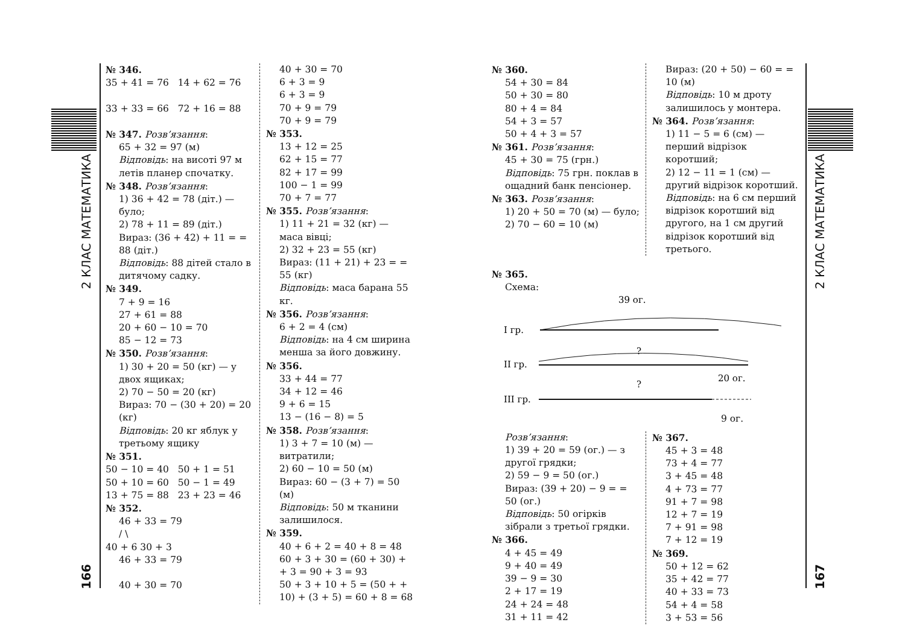2 КЛАС МАТЕМАТИКА
166
№ 346.
35 + 41 = 76 14 + 62 = 76
33 + 33 = 66 72 + 16 = 88
№ 347. Розв’язання:
65 + 32 = 97 (м)
Відповідь: на висоті 97 м летів планер спочатку.
№ 348. Розв’язання:
1) 36 + 42 = 78 (діт.) — було;
2) 78 + 11 = 89 (діт.)
Вираз: (36 + 42) + 11 = = 88 (діт.)
Відповідь: 88 дітей стало в дитячому садку.
№ 349.
7 + 9 = 16
27 + 61 = 88
20 + 60 − 10 = 70
85 − 12 = 73
№ 350. Розв’язання:
1) 30 + 20 = 50 (кг) — у двох ящиках;
2) 70 − 50 = 20 (кг)
Вираз: 70 − (30 + 20) = 20 (кг)
Відповідь: 20 кг яблук у третьому ящику
№ 351.
50 − 10 = 40 50 + 1 = 51
50 + 10 = 60 50 − 1 = 49
13 + 75 = 88 23 + 23 = 46
№ 352.
46 + 33 = 79
/ \
40 + 6 30 + 3
46 + 33 = 79
40 + 30 = 70
40 + 30 = 70
6 + 3 = 9
6 + 3 = 9
70 + 9 = 79
70 + 9 = 79
№ 353.
13 + 12 = 25
62 + 15 = 77
82 + 17 = 99
100 − 1 = 99
70 + 7 = 77
№ 355. Розв’язання:
1) 11 + 21 = 32 (кг) — маса вівці;
2) 32 + 23 = 55 (кг)
Вираз: (11 + 21) + 23 = = 55 (кг)
Відповідь: маса барана 55 кг.
№ 356. Розв’язання:
6 + 2 = 4 (см)
Відповідь: на 4 см ширина менша за його довжину.
№ 356.
33 + 44 = 77
34 + 12 = 46
9 + 6 = 15
13 − (16 − 8) = 5
№ 358. Розв’язання:
1) 3 + 7 = 10 (м) — витратили;
2) 60 − 10 = 50 (м)
Вираз: 60 − (3 + 7) = 50 (м)
Відповідь: 50 м тканини залишилося.
№ 359.
40 + 6 + 2 = 40 + 8 = 48
60 + 3 + 30 = (60 + 30) + + 3 = 90 + 3 = 93
50 + 3 + 10 + 5 = (50 + + 10) + (3 + 5) = 60 + 8 = 68
№ 360.
54 + 30 = 84
50 + 30 = 80
80 + 4 = 84
54 + 3 = 57
50 + 4 + 3 = 57
№ 361. Розв’язання:
45 + 30 = 75 (грн.)
Відповідь: 75 грн. поклав в ощадний банк пенсіонер.
№ 363. Розв’язання:
1) 20 + 50 = 70 (м) — було;
2) 70 − 60 = 10 (м)
Вираз: (20 + 50) − 60 = = 10 (м)
Відповідь: 10 м дроту залишилось у монтера.
№ 364. Розв’язання:
1) 11 − 5 = 6 (см) — перший відрізок коротший;
2) 12 − 11 = 1 (см) — другий відрізок коротший.
Відповідь: на 6 см перший відрізок коротший від другого, на 1 см другий відрізок коротший від третього.
№ 365.
Схема:
39 ог.
I гр.
?
II гр.
20 ог.
?
III гр.
9 ог.
Розв’язання:
1) 39 + 20 = 59 (ог.) — з другої грядки;
2) 59 − 9 = 50 (ог.)
Вираз: (39 + 20) − 9 = = 50 (ог.)
Відповідь: 50 огірків зібрали з третьої грядки.
№ 366.
4 + 45 = 49
9 + 40 = 49
39 − 9 = 30
2 + 17 = 19
24 + 24 = 48
31 + 11 = 42
№ 367.
45 + 3 = 48
73 + 4 = 77
3 + 45 = 48
4 + 73 = 77
91 + 7 = 98
12 + 7 = 19
7 + 91 = 98
7 + 12 = 19
№ 369.
50 + 12 = 62
35 + 42 = 77
40 + 33 = 73
54 + 4 = 58
3 + 53 = 56
2 КЛАС МАТЕМАТИКА
167